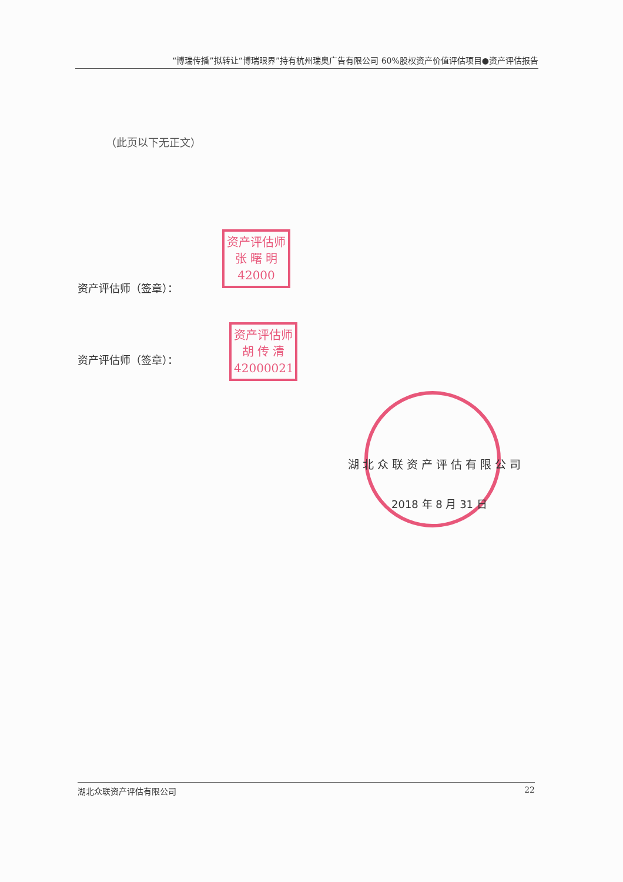“博瑞传播”拟转让“博瑞眼界”持有杭州瑞奥广告有限公司 60%股权资产价值评估项目●资产评估报告
（此页以下无正文）
资产评估师
张 曙 明
42000
资产评估师（签章）：
资产评估师
胡 传 清
42000021
资产评估师（签章）：
湖北众联资产评估有限公司
2018 年 8 月 31 日
湖北众联资产评估有限公司 22